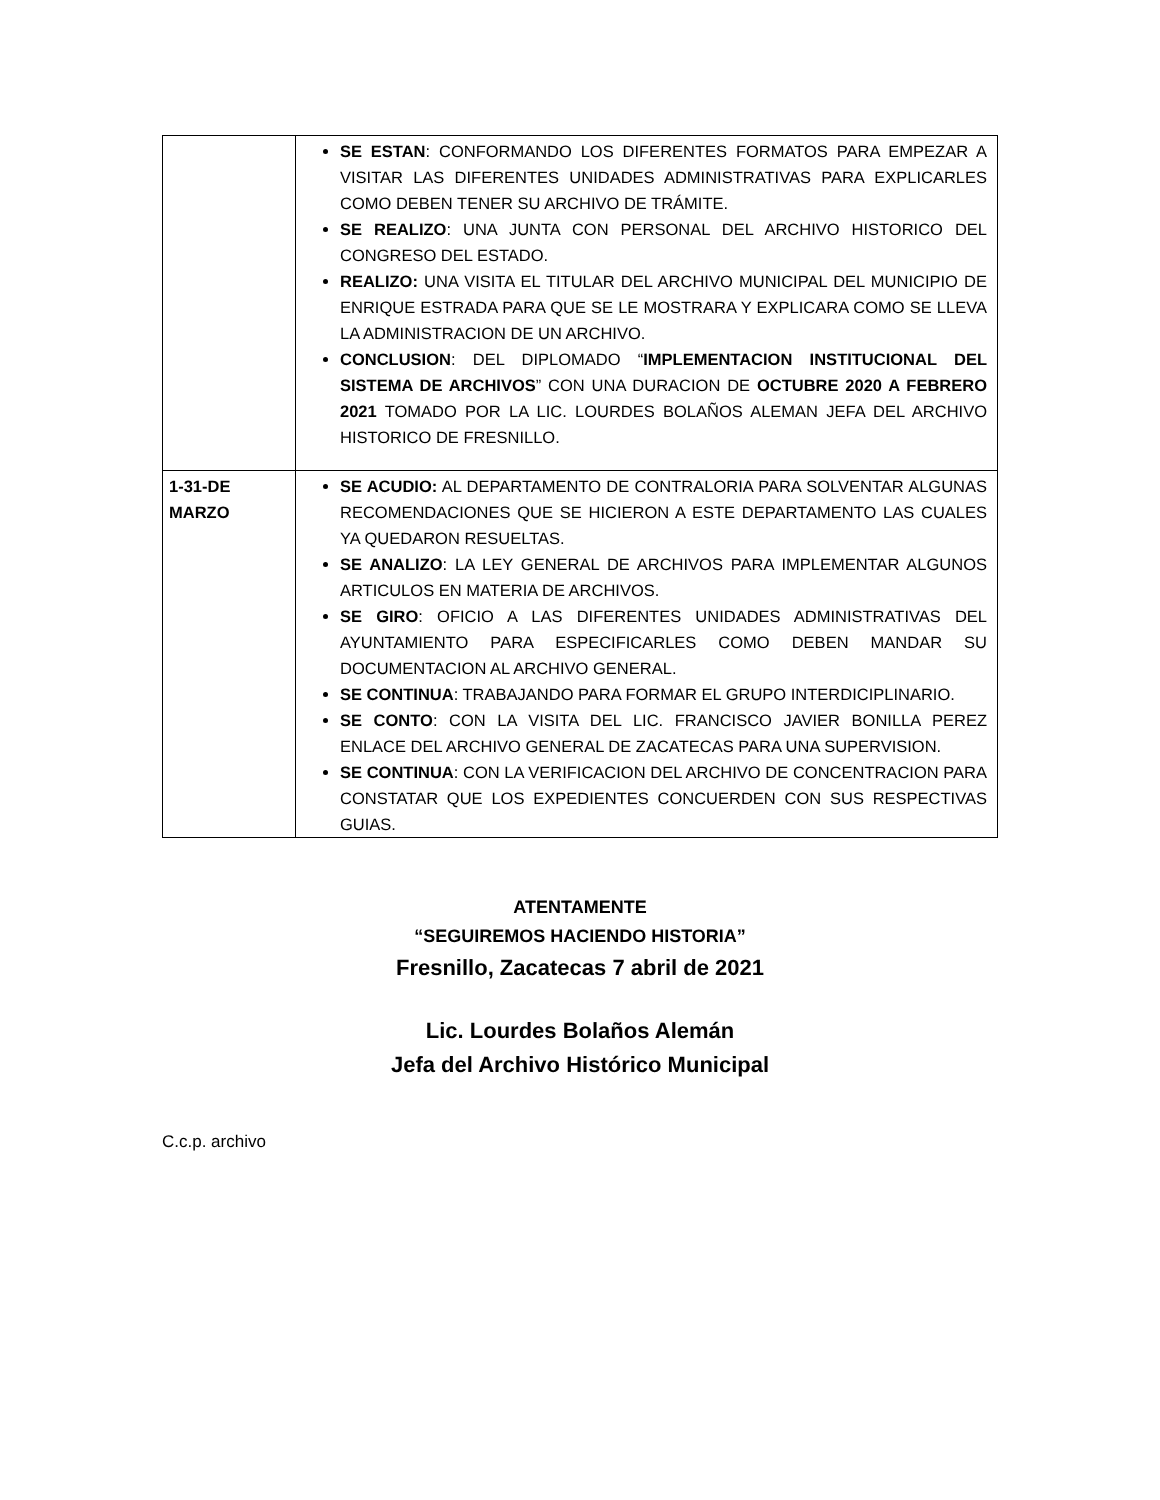| | SE ESTAN : CONFORMANDO LOS DIFERENTES FORMATOS PARA EMPEZAR A VISITAR LAS DIFERENTES UNIDADES ADMINISTRATIVAS PARA EXPLICARLES COMO DEBEN TENER SU ARCHIVO DE TRÁMITE. SE REALIZO : UNA JUNTA CON PERSONAL DEL ARCHIVO HISTORICO DEL CONGRESO DEL ESTADO. REALIZO: UNA VISITA EL TITULAR DEL ARCHIVO MUNICIPAL DEL MUNICIPIO DE ENRIQUE ESTRADA PARA QUE SE LE MOSTRARA Y EXPLICARA COMO SE LLEVA LA ADMINISTRACION DE UN ARCHIVO. CONCLUSION : DEL DIPLOMADO “ IMPLEMENTACION INSTITUCIONAL DEL SISTEMA DE ARCHIVOS ” CON UNA DURACION DE OCTUBRE 2020 A FEBRERO 2021 TOMADO POR LA LIC. LOURDES BOLAÑOS ALEMAN JEFA DEL ARCHIVO HISTORICO DE FRESNILLO. |
| 1-31-DE MARZO | SE ACUDIO: AL DEPARTAMENTO DE CONTRALORIA PARA SOLVENTAR ALGUNAS RECOMENDACIONES QUE SE HICIERON A ESTE DEPARTAMENTO LAS CUALES YA QUEDARON RESUELTAS. SE ANALIZO : LA LEY GENERAL DE ARCHIVOS PARA IMPLEMENTAR ALGUNOS ARTICULOS EN MATERIA DE ARCHIVOS. SE GIRO : OFICIO A LAS DIFERENTES UNIDADES ADMINISTRATIVAS DEL AYUNTAMIENTO PARA ESPECIFICARLES COMO DEBEN MANDAR SU DOCUMENTACION AL ARCHIVO GENERAL. SE CONTINUA : TRABAJANDO PARA FORMAR EL GRUPO INTERDICIPLINARIO. SE CONTO : CON LA VISITA DEL LIC. FRANCISCO JAVIER BONILLA PEREZ ENLACE DEL ARCHIVO GENERAL DE ZACATECAS PARA UNA SUPERVISION. SE CONTINUA : CON LA VERIFICACION DEL ARCHIVO DE CONCENTRACION PARA CONSTATAR QUE LOS EXPEDIENTES CONCUERDEN CON SUS RESPECTIVAS GUIAS. |
ATENTAMENTE
“SEGUIREMOS HACIENDO HISTORIA”
Fresnillo, Zacatecas 7 abril de 2021
Lic. Lourdes Bolaños Alemán
Jefa del Archivo Histórico Municipal
C.c.p. archivo